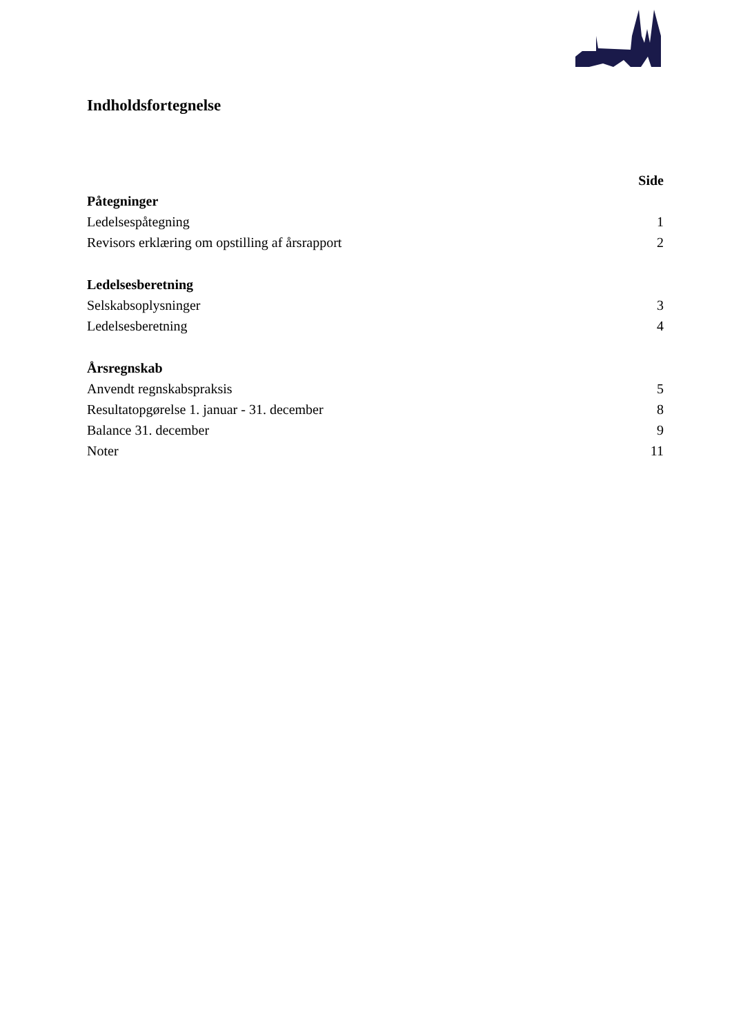Indholdsfortegnelse
Side
Påtegninger
Ledelsespåtegning 1
Revisors erklæring om opstilling af årsrapport 2
Ledelsesberetning
Selskabsoplysninger 3
Ledelsesberetning 4
Årsregnskab
Anvendt regnskabspraksis 5
Resultatopgørelse 1. januar - 31. december 8
Balance 31. december 9
Noter 11